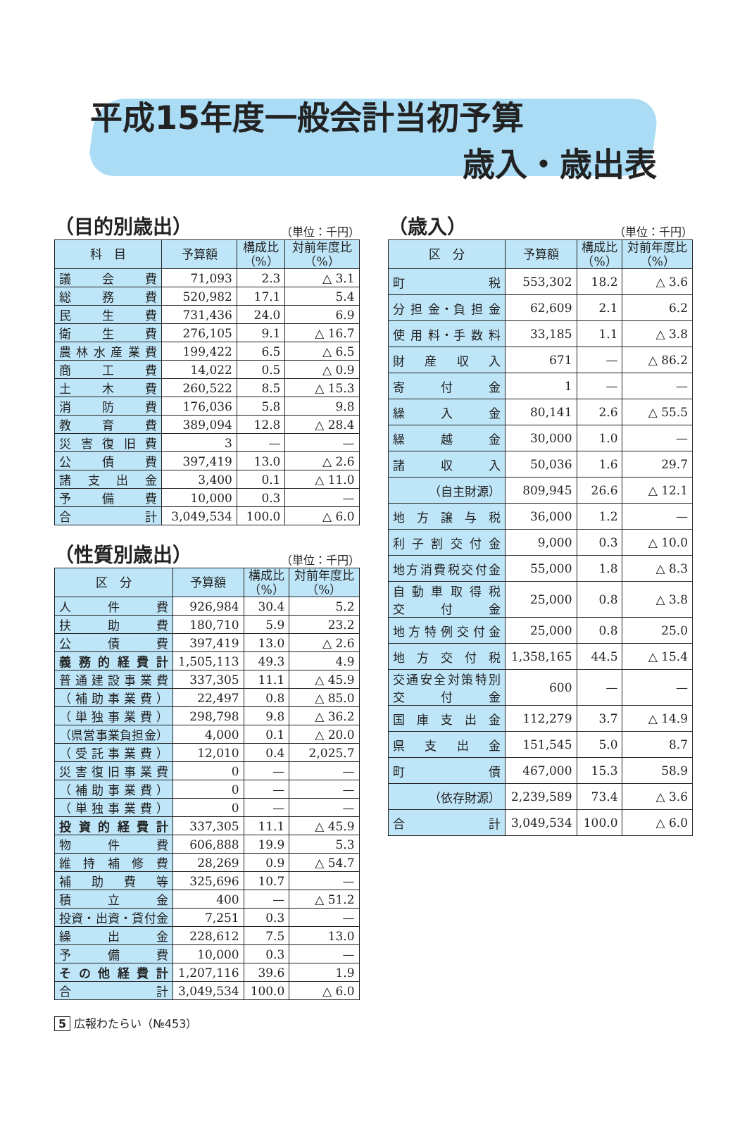平成15年度一般会計当初予算
歳入・歳出表
（目的別歳出） （単位：千円）
| 科 目 | 予算額 | 構成比 （%） | 対前年度比 （%） |
| --- | --- | --- | --- |
| 議 会 費 | 71,093 | 2.3 | △ 3.1 |
| 総 務 費 | 520,982 | 17.1 | 5.4 |
| 民 生 費 | 731,436 | 24.0 | 6.9 |
| 衛 生 費 | 276,105 | 9.1 | △ 16.7 |
| 農 林 水 産 業 費 | 199,422 | 6.5 | △ 6.5 |
| 商 工 費 | 14,022 | 0.5 | △ 0.9 |
| 土 木 費 | 260,522 | 8.5 | △ 15.3 |
| 消 防 費 | 176,036 | 5.8 | 9.8 |
| 教 育 費 | 389,094 | 12.8 | △ 28.4 |
| 災 害 復 旧 費 | 3 | — | — |
| 公 債 費 | 397,419 | 13.0 | △ 2.6 |
| 諸 支 出 金 | 3,400 | 0.1 | △ 11.0 |
| 予 備 費 | 10,000 | 0.3 | — |
| 合 計 | 3,049,534 | 100.0 | △ 6.0 |
（性質別歳出） （単位：千円）
| 区 分 | 予算額 | 構成比 （%） | 対前年度比 （%） |
| --- | --- | --- | --- |
| 人 件 費 | 926,984 | 30.4 | 5.2 |
| 扶 助 費 | 180,710 | 5.9 | 23.2 |
| 公 債 費 | 397,419 | 13.0 | △ 2.6 |
| 義 務 的 経 費 計 | 1,505,113 | 49.3 | 4.9 |
| 普通建設事業費 | 337,305 | 11.1 | △ 45.9 |
| （補助事業費） | 22,497 | 0.8 | △ 85.0 |
| （単独事業費） | 298,798 | 9.8 | △ 36.2 |
| （県営事業負担金） | 4,000 | 0.1 | △ 20.0 |
| （受託事業費） | 12,010 | 0.4 | 2,025.7 |
| 災害復旧事業費 | 0 | — | — |
| （補助事業費） | 0 | — | — |
| （単独事業費） | 0 | — | — |
| 投 資 的 経 費 計 | 337,305 | 11.1 | △ 45.9 |
| 物 件 費 | 606,888 | 19.9 | 5.3 |
| 維 持 補 修 費 | 28,269 | 0.9 | △ 54.7 |
| 補 助 費 等 | 325,696 | 10.7 | — |
| 積 立 金 | 400 | — | △ 51.2 |
| 投資・出資・貸付金 | 7,251 | 0.3 | — |
| 繰 出 金 | 228,612 | 7.5 | 13.0 |
| 予 備 費 | 10,000 | 0.3 | — |
| そ の 他 経 費 計 | 1,207,116 | 39.6 | 1.9 |
| 合 計 | 3,049,534 | 100.0 | △ 6.0 |
（歳入） （単位：千円）
| 区 分 | 予算額 | 構成比 （%） | 対前年度比 （%） |
| --- | --- | --- | --- |
| 町 税 | 553,302 | 18.2 | △ 3.6 |
| 分 担 金・負 担 金 | 62,609 | 2.1 | 6.2 |
| 使 用 料・手 数 料 | 33,185 | 1.1 | △ 3.8 |
| 財 産 収 入 | 671 | — | △ 86.2 |
| 寄 付 金 | 1 | — | — |
| 繰 入 金 | 80,141 | 2.6 | △ 55.5 |
| 繰 越 金 | 30,000 | 1.0 | — |
| 諸 収 入 | 50,036 | 1.6 | 29.7 |
| （自主財源） | 809,945 | 26.6 | △ 12.1 |
| 地 方 譲 与 税 | 36,000 | 1.2 | — |
| 利 子 割 交 付 金 | 9,000 | 0.3 | △ 10.0 |
| 地方消費税交付金 | 55,000 | 1.8 | △ 8.3 |
| 自 動 車 取 得 税 交 付 金 | 25,000 | 0.8 | △ 3.8 |
| 地 方 特 例 交 付 金 | 25,000 | 0.8 | 25.0 |
| 地 方 交 付 税 | 1,358,165 | 44.5 | △ 15.4 |
| 交通安全対策特別 交 付 金 | 600 | — | — |
| 国 庫 支 出 金 | 112,279 | 3.7 | △ 14.9 |
| 県 支 出 金 | 151,545 | 5.0 | 8.7 |
| 町 債 | 467,000 | 15.3 | 58.9 |
| （依存財源） | 2,239,589 | 73.4 | △ 3.6 |
| 合 計 | 3,049,534 | 100.0 | △ 6.0 |
5 広報わたらい（№453）